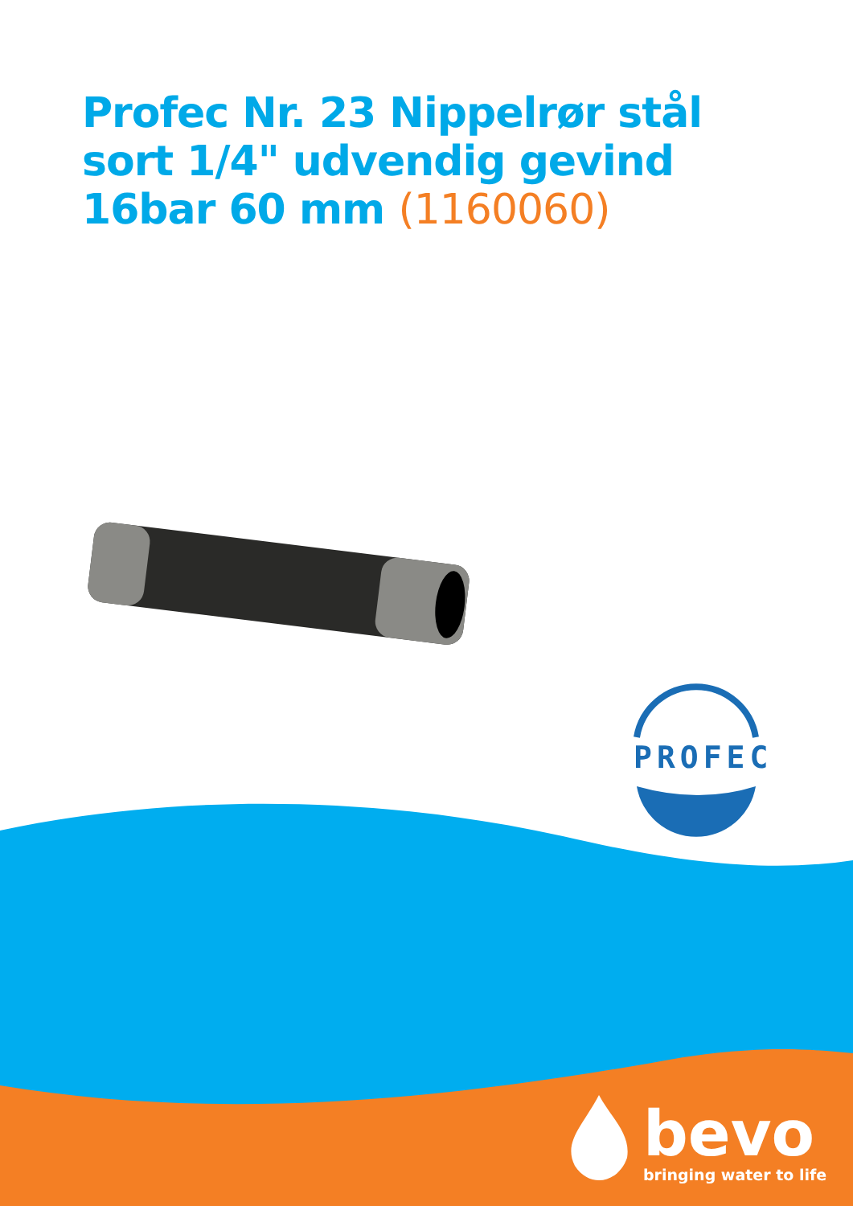Profec Nr. 23 Nippelrør stål sort 1/4" udvendig gevind 16bar 60 mm (1160060)
PROFEC
bevo
bringing water to life